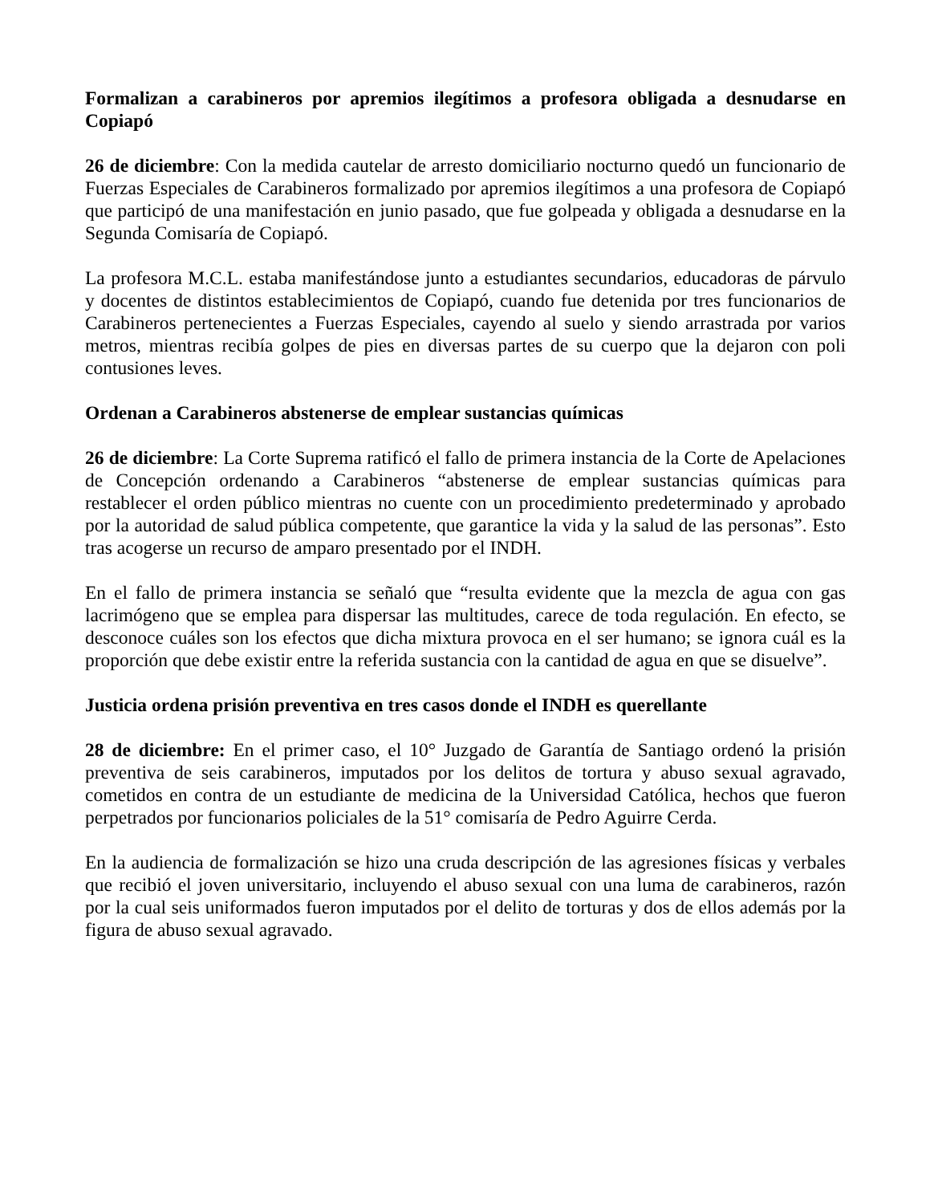Formalizan a carabineros por apremios ilegítimos a profesora obligada a desnudarse en Copiapó
26 de diciembre: Con la medida cautelar de arresto domiciliario nocturno quedó un funcionario de Fuerzas Especiales de Carabineros formalizado por apremios ilegítimos a una profesora de Copiapó que participó de una manifestación en junio pasado, que fue golpeada y obligada a desnudarse en la Segunda Comisaría de Copiapó.
La profesora M.C.L. estaba manifestándose junto a estudiantes secundarios, educadoras de párvulo y docentes de distintos establecimientos de Copiapó, cuando fue detenida por tres funcionarios de Carabineros pertenecientes a Fuerzas Especiales, cayendo al suelo y siendo arrastrada por varios metros, mientras recibía golpes de pies en diversas partes de su cuerpo que la dejaron con poli contusiones leves.
Ordenan a Carabineros abstenerse de emplear sustancias químicas
26 de diciembre: La Corte Suprema ratificó el fallo de primera instancia de la Corte de Apelaciones de Concepción ordenando a Carabineros “abstenerse de emplear sustancias químicas para restablecer el orden público mientras no cuente con un procedimiento predeterminado y aprobado por la autoridad de salud pública competente, que garantice la vida y la salud de las personas”. Esto tras acogerse un recurso de amparo presentado por el INDH.
En el fallo de primera instancia se señaló que “resulta evidente que la mezcla de agua con gas lacrimógeno que se emplea para dispersar las multitudes, carece de toda regulación. En efecto, se desconoce cuáles son los efectos que dicha mixtura provoca en el ser humano; se ignora cuál es la proporción que debe existir entre la referida sustancia con la cantidad de agua en que se disuelve”.
Justicia ordena prisión preventiva en tres casos donde el INDH es querellante
28 de diciembre: En el primer caso, el 10° Juzgado de Garantía de Santiago ordenó la prisión preventiva de seis carabineros, imputados por los delitos de tortura y abuso sexual agravado, cometidos en contra de un estudiante de medicina de la Universidad Católica, hechos que fueron perpetrados por funcionarios policiales de la 51° comisaría de Pedro Aguirre Cerda.
En la audiencia de formalización se hizo una cruda descripción de las agresiones físicas y verbales que recibió el joven universitario, incluyendo el abuso sexual con una luma de carabineros, razón por la cual seis uniformados fueron imputados por el delito de torturas y dos de ellos además por la figura de abuso sexual agravado.